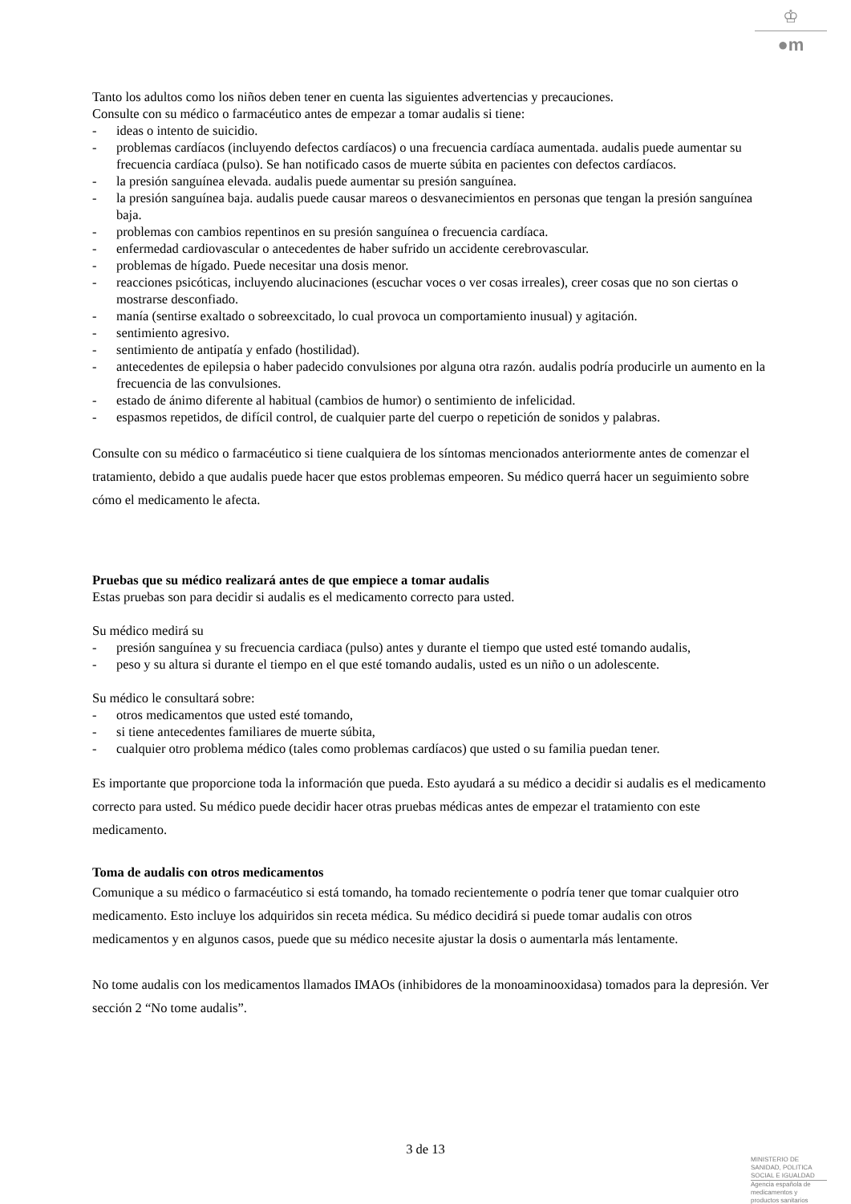♔
●m
Tanto los adultos como los niños deben tener en cuenta las siguientes advertencias y precauciones.
Consulte con su médico o farmacéutico antes de empezar a tomar audalis si tiene:
- ideas o intento de suicidio.
- problemas cardíacos (incluyendo defectos cardíacos) o una frecuencia cardíaca aumentada. audalis puede aumentar su frecuencia cardíaca (pulso). Se han notificado casos de muerte súbita en pacientes con defectos cardíacos.
- la presión sanguínea elevada. audalis puede aumentar su presión sanguínea.
- la presión sanguínea baja. audalis puede causar mareos o desvanecimientos en personas que tengan la presión sanguínea baja.
- problemas con cambios repentinos en su presión sanguínea o frecuencia cardíaca.
- enfermedad cardiovascular o antecedentes de haber sufrido un accidente cerebrovascular.
- problemas de hígado. Puede necesitar una dosis menor.
- reacciones psicóticas, incluyendo alucinaciones (escuchar voces o ver cosas irreales), creer cosas que no son ciertas o mostrarse desconfiado.
- manía (sentirse exaltado o sobreexcitado, lo cual provoca un comportamiento inusual) y agitación.
- sentimiento agresivo.
- sentimiento de antipatía y enfado (hostilidad).
- antecedentes de epilepsia o haber padecido convulsiones por alguna otra razón. audalis podría producirle un aumento en la frecuencia de las convulsiones.
- estado de ánimo diferente al habitual (cambios de humor) o sentimiento de infelicidad.
- espasmos repetidos, de difícil control, de cualquier parte del cuerpo o repetición de sonidos y palabras.
Consulte con su médico o farmacéutico si tiene cualquiera de los síntomas mencionados anteriormente antes de comenzar el tratamiento, debido a que audalis puede hacer que estos problemas empeoren. Su médico querrá hacer un seguimiento sobre cómo el medicamento le afecta.
Pruebas que su médico realizará antes de que empiece a tomar audalis
Estas pruebas son para decidir si audalis es el medicamento correcto para usted.
Su médico medirá su
- presión sanguínea y su frecuencia cardiaca (pulso) antes y durante el tiempo que usted esté tomando audalis,
- peso y su altura si durante el tiempo en el que esté tomando audalis, usted es un niño o un adolescente.
Su médico le consultará sobre:
- otros medicamentos que usted esté tomando,
- si tiene antecedentes familiares de muerte súbita,
- cualquier otro problema médico (tales como problemas cardíacos) que usted o su familia puedan tener.
Es importante que proporcione toda la información que pueda. Esto ayudará a su médico a decidir si audalis es el medicamento correcto para usted. Su médico puede decidir hacer otras pruebas médicas antes de empezar el tratamiento con este medicamento.
Toma de audalis con otros medicamentos
Comunique a su médico o farmacéutico si está tomando, ha tomado recientemente o podría tener que tomar cualquier otro medicamento. Esto incluye los adquiridos sin receta médica. Su médico decidirá si puede tomar audalis con otros medicamentos y en algunos casos, puede que su médico necesite ajustar la dosis o aumentarla más lentamente.
No tome audalis con los medicamentos llamados IMAOs (inhibidores de la monoaminooxidasa) tomados para la depresión. Ver sección 2 “No tome audalis”.
3 de 13
MINISTERIO DE
SANIDAD, POLITICA
SOCIAL E IGUALDAD
Agencia española de
medicamentos y
productos sanitarios